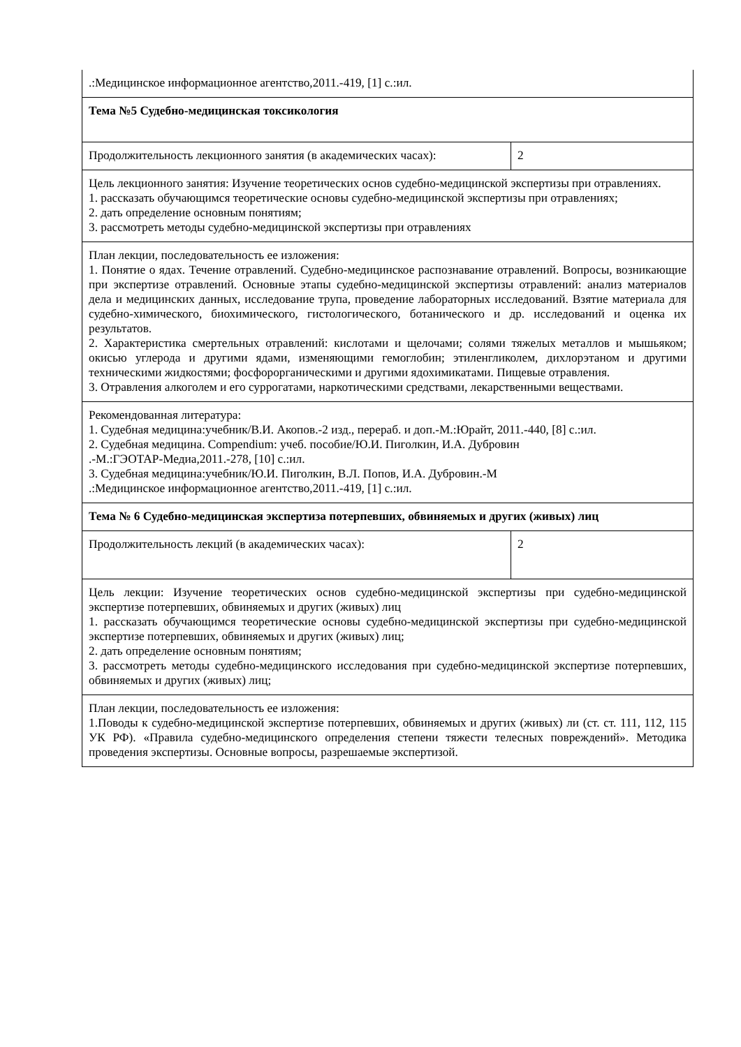| .:Медицинское информационное агентство,2011.-419, [1] с.:ил. | |
| Тема №5 Судебно-медицинская токсикология | |
| Продолжительность лекционного занятия (в академических часах): | 2 |
| Цель лекционного занятия: Изучение теоретических основ судебно-медицинской экспертизы при отравлениях. 1. рассказать обучающимся теоретические основы судебно-медицинской экспертизы при отравлениях; 2. дать определение основным понятиям; 3. рассмотреть методы судебно-медицинской экспертизы при отравлениях | |
| План лекции, последовательность ее изложения: 1. Понятие о ядах. Течение отравлений. Судебно-медицинское распознавание отравлений. Вопросы, возникающие при экспертизе отравлений. Основные этапы судебно-медицинской экспертизы отравлений: анализ материалов дела и медицинских данных, исследование трупа, проведение лабораторных исследований. Взятие материала для судебно-химического, биохимического, гистологического, ботанического и др. исследований и оценка их результатов. 2. Характеристика смертельных отравлений: кислотами и щелочами; солями тяжелых металлов и мышьяком; окисью углерода и другими ядами, изменяющими гемоглобин; этиленгликолем, дихлорэтаном и другими техническими жидкостями; фосфорорганическими и другими ядохимикатами. Пищевые отравления. 3. Отравления алкоголем и его суррогатами, наркотическими средствами, лекарственными веществами. | |
| Рекомендованная литература: 1. Судебная медицина:учебник/В.И. Акопов.-2 изд., перераб. и доп.-М.:Юрайт, 2011.-440, [8] с.:ил. 2. Судебная медицина. Compendium: учеб. пособие/Ю.И. Пиголкин, И.А. Дубровин .-М.:ГЭОТАР-Медиа,2011.-278, [10] с.:ил. 3. Судебная медицина:учебник/Ю.И. Пиголкин, В.Л. Попов, И.А. Дубровин.-М .:Медицинское информационное агентство,2011.-419, [1] с.:ил. | |
| Тема № 6 Судебно-медицинская экспертиза потерпевших, обвиняемых и других (живых) лиц | |
| Продолжительность лекций (в академических часах): | 2 |
| Цель лекции: Изучение теоретических основ судебно-медицинской экспертизы при судебно-медицинской экспертизе потерпевших, обвиняемых и других (живых) лиц 1. рассказать обучающимся теоретические основы судебно-медицинской экспертизы при судебно-медицинской экспертизе потерпевших, обвиняемых и других (живых) лиц; 2. дать определение основным понятиям; 3. рассмотреть методы судебно-медицинского исследования при судебно-медицинской экспертизе потерпевших, обвиняемых и других (живых) лиц; | |
| План лекции, последовательность ее изложения: 1.Поводы к судебно-медицинской экспертизе потерпевших, обвиняемых и других (живых) ли (ст. ст. 111, 112, 115 УК РФ). «Правила судебно-медицинского определения степени тяжести телесных повреждений». Методика проведения экспертизы. Основные вопросы, разрешаемые экспертизой. | |